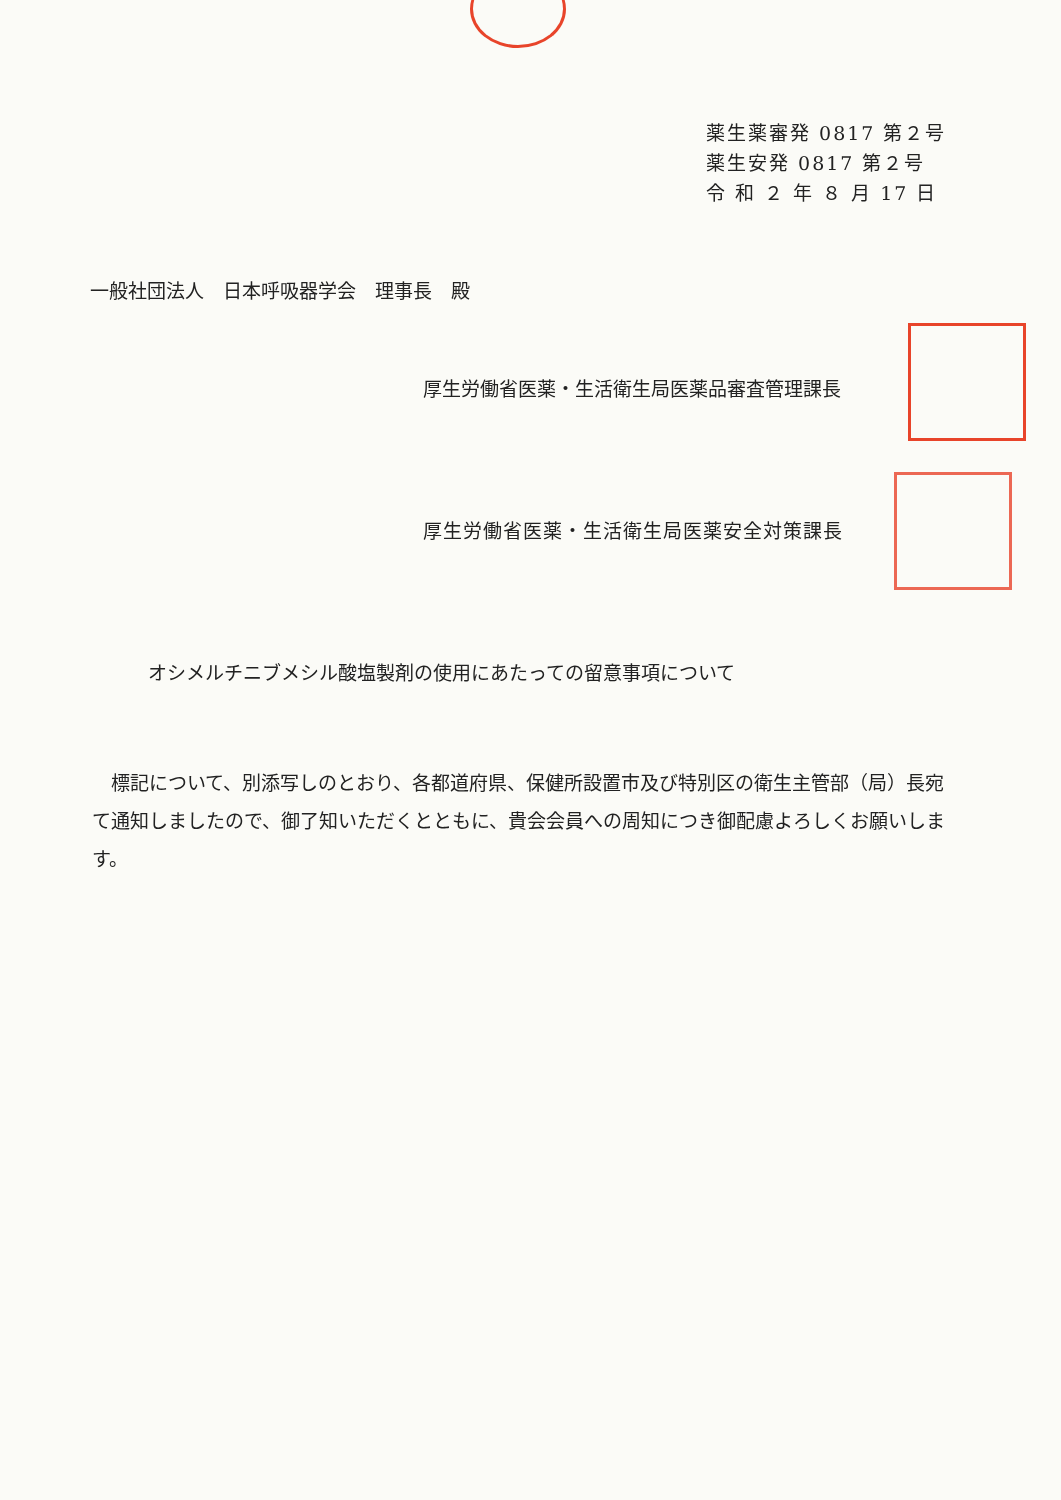薬生薬審発 0817 第２号
薬生安発 0817 第２号
令 和 ２ 年 ８ 月 17 日
一般社団法人　日本呼吸器学会　理事長　殿
厚生労働省医薬・生活衛生局医薬品審査管理課長
厚生労働省医薬・生活衛生局医薬安全対策課長
オシメルチニブメシル酸塩製剤の使用にあたっての留意事項について
標記について、別添写しのとおり、各都道府県、保健所設置市及び特別区の衛生主管部（局）長宛て通知しましたので、御了知いただくとともに、貴会会員への周知につき御配慮よろしくお願いします。